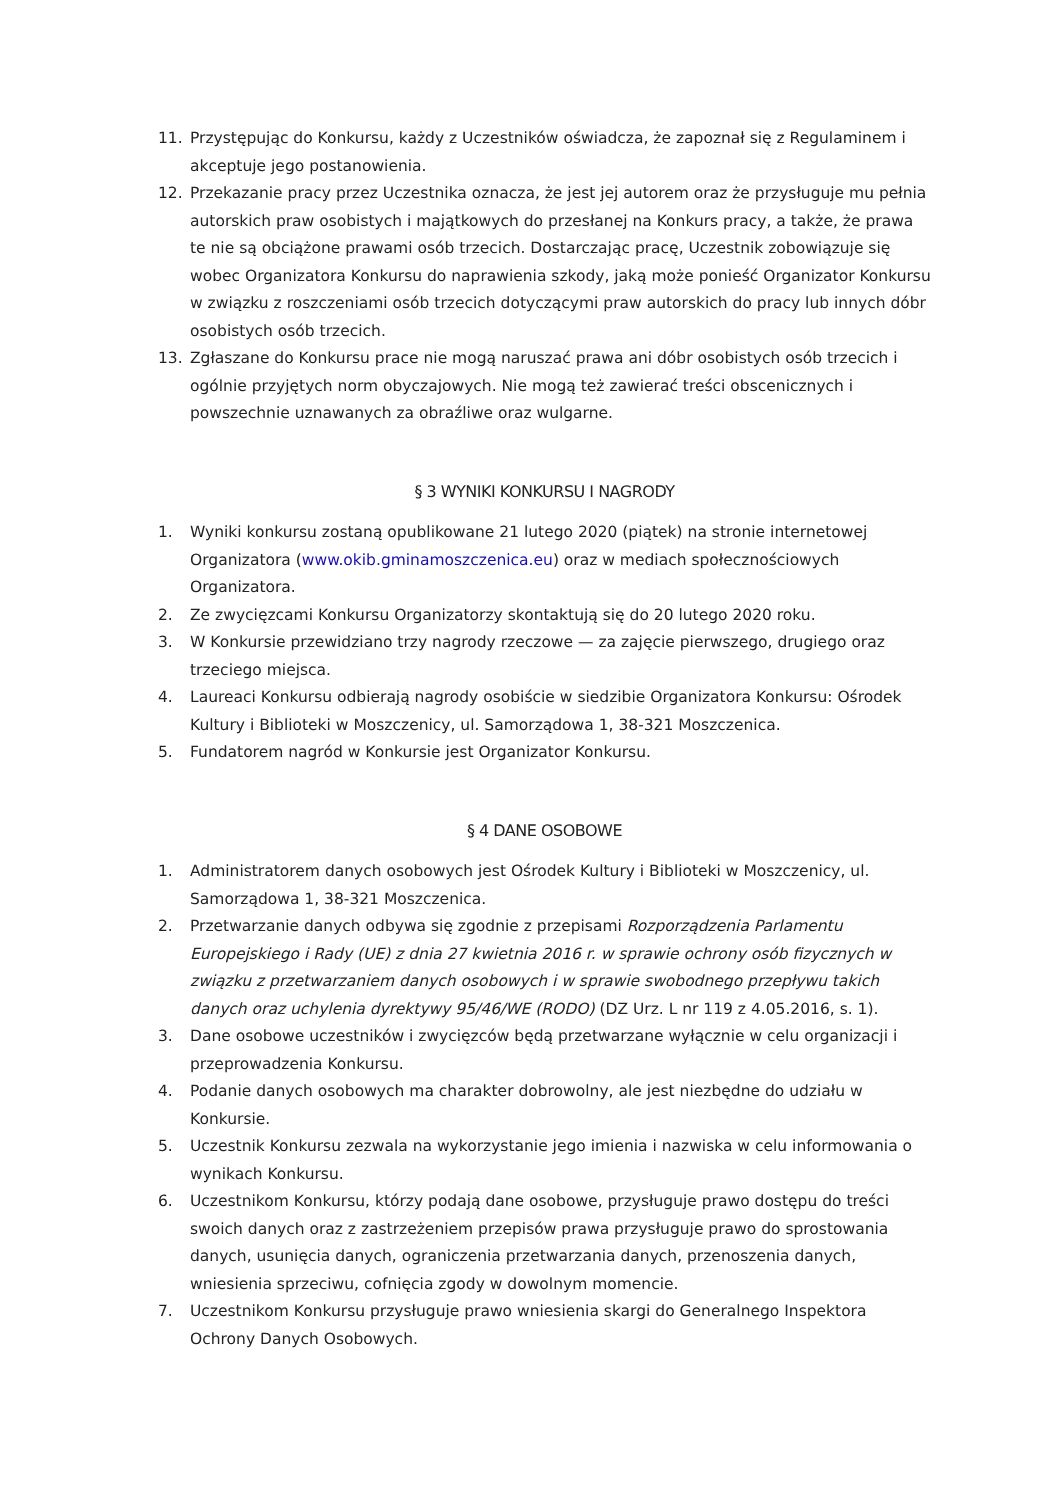11. Przystępując do Konkursu, każdy z Uczestników oświadcza, że zapoznał się z Regulaminem i akceptuje jego postanowienia.
12. Przekazanie pracy przez Uczestnika oznacza, że jest jej autorem oraz że przysługuje mu pełnia autorskich praw osobistych i majątkowych do przesłanej na Konkurs pracy, a także, że prawa te nie są obciążone prawami osób trzecich. Dostarczając pracę, Uczestnik zobowiązuje się wobec Organizatora Konkursu do naprawienia szkody, jaką może ponieść Organizator Konkursu w związku z roszczeniami osób trzecich dotyczącymi praw autorskich do pracy lub innych dóbr osobistych osób trzecich.
13. Zgłaszane do Konkursu prace nie mogą naruszać prawa ani dóbr osobistych osób trzecich i ogólnie przyjętych norm obyczajowych. Nie mogą też zawierać treści obscenicznych i powszechnie uznawanych za obraźliwe oraz wulgarne.
§ 3 WYNIKI KONKURSU I NAGRODY
1. Wyniki konkursu zostaną opublikowane 21 lutego 2020 (piątek) na stronie internetowej Organizatora (www.okib.gminamoszczenica.eu) oraz w mediach społecznościowych Organizatora.
2. Ze zwycięzcami Konkursu Organizatorzy skontaktują się do 20 lutego 2020 roku.
3. W Konkursie przewidziano trzy nagrody rzeczowe — za zajęcie pierwszego, drugiego oraz trzeciego miejsca.
4. Laureaci Konkursu odbierają nagrody osobiście w siedzibie Organizatora Konkursu: Ośrodek Kultury i Biblioteki w Moszczenicy, ul. Samorządowa 1, 38-321 Moszczenica.
5. Fundatorem nagród w Konkursie jest Organizator Konkursu.
§ 4 DANE OSOBOWE
1. Administratorem danych osobowych jest Ośrodek Kultury i Biblioteki w Moszczenicy, ul. Samorządowa 1, 38-321 Moszczenica.
2. Przetwarzanie danych odbywa się zgodnie z przepisami Rozporządzenia Parlamentu Europejskiego i Rady (UE) z dnia 27 kwietnia 2016 r. w sprawie ochrony osób fizycznych w związku z przetwarzaniem danych osobowych i w sprawie swobodnego przepływu takich danych oraz uchylenia dyrektywy 95/46/WE (RODO) (DZ Urz. L nr 119 z 4.05.2016, s. 1).
3. Dane osobowe uczestników i zwycięzców będą przetwarzane wyłącznie w celu organizacji i przeprowadzenia Konkursu.
4. Podanie danych osobowych ma charakter dobrowolny, ale jest niezbędne do udziału w Konkursie.
5. Uczestnik Konkursu zezwala na wykorzystanie jego imienia i nazwiska w celu informowania o wynikach Konkursu.
6. Uczestnikom Konkursu, którzy podają dane osobowe, przysługuje prawo dostępu do treści swoich danych oraz z zastrzeżeniem przepisów prawa przysługuje prawo do sprostowania danych, usunięcia danych, ograniczenia przetwarzania danych, przenoszenia danych, wniesienia sprzeciwu, cofnięcia zgody w dowolnym momencie.
7. Uczestnikom Konkursu przysługuje prawo wniesienia skargi do Generalnego Inspektora Ochrony Danych Osobowych.